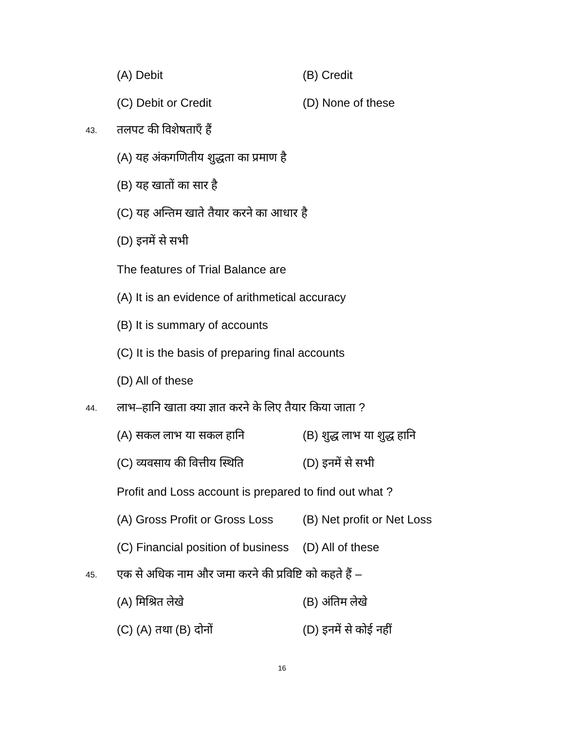(A) Debit (B) Credit
(C) Debit or Credit (D) None of these
43.
तलपट की विशेषताएँ हैं
(A) यह अंकगणितीय शुद्धता का प्रमाण है
(B) यह खातों का सार है
(C) यह अन्तिम खाते तैयार करने का आधार है
(D) इनमें से सभी
The features of Trial Balance are
(A) It is an evidence of arithmetical accuracy
(B) It is summary of accounts
(C) It is the basis of preparing final accounts
(D) All of these
44.
लाभ–हानि खाता क्या ज्ञात करने के लिए तैयार किया जाता ?
(A) सकल लाभ या सकल हानि (B) शुद्ध लाभ या शुद्ध हानि
(C) व्यवसाय की वित्तीय स्थिति
(D) इनमें से सभी
Profit and Loss account is prepared to find out what ?
(A) Gross Profit or Gross Loss
(B) Net profit or Net Loss
(C) Financial position of business
(D) All of these
45.
एक से अधिक नाम और जमा करने की प्रविष्टि को कहते हैं –
(A) मिश्रित लेखे (B) अंतिम लेखे
(C) (A) तथा (B) दोनों (D) इनमें से कोई नहीं
16